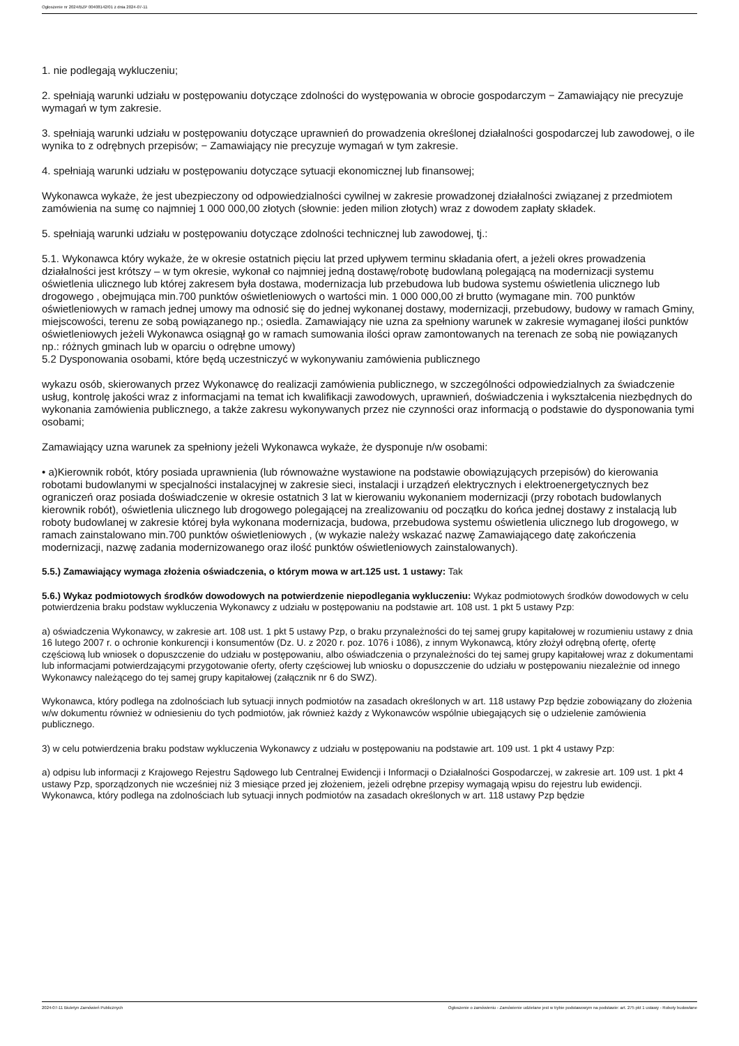Ogłoszenie nr 2024/BZP 00408142/01 z dnia 2024-07-11
1. nie podlegają wykluczeniu;
2. spełniają warunki udziału w postępowaniu dotyczące zdolności do występowania w obrocie gospodarczym − Zamawiający nie precyzuje wymagań w tym zakresie.
3. spełniają warunki udziału w postępowaniu dotyczące uprawnień do prowadzenia określonej działalności gospodarczej lub zawodowej, o ile wynika to z odrębnych przepisów; − Zamawiający nie precyzuje wymagań w tym zakresie.
4. spełniają warunki udziału w postępowaniu dotyczące sytuacji ekonomicznej lub finansowej;
Wykonawca wykaże, że jest ubezpieczony od odpowiedzialności cywilnej w zakresie prowadzonej działalności związanej z przedmiotem zamówienia na sumę co najmniej 1 000 000,00 złotych (słownie: jeden milion złotych) wraz z dowodem zapłaty składek.
5. spełniają warunki udziału w postępowaniu dotyczące zdolności technicznej lub zawodowej, tj.:
5.1. Wykonawca który wykaże, że w okresie ostatnich pięciu lat przed upływem terminu składania ofert, a jeżeli okres prowadzenia działalności jest krótszy – w tym okresie, wykonał co najmniej jedną dostawę/robotę budowlaną polegającą na modernizacji systemu oświetlenia ulicznego lub której zakresem była dostawa, modernizacja lub przebudowa lub budowa systemu oświetlenia ulicznego lub drogowego , obejmująca min.700 punktów oświetleniowych o wartości min. 1 000 000,00 zł brutto (wymagane min. 700 punktów oświetleniowych w ramach jednej umowy ma odnosić się do jednej wykonanej dostawy, modernizacji, przebudowy, budowy w ramach Gminy, miejscowości, terenu ze sobą powiązanego np.; osiedla. Zamawiający nie uzna za spełniony warunek w zakresie wymaganej ilości punktów oświetleniowych jeżeli Wykonawca osiągnął go w ramach sumowania ilości opraw zamontowanych na terenach ze sobą nie powiązanych np.: różnych gminach lub w oparciu o odrębne umowy)
5.2 Dysponowania osobami, które będą uczestniczyć w wykonywaniu zamówienia publicznego
wykazu osób, skierowanych przez Wykonawcę do realizacji zamówienia publicznego, w szczególności odpowiedzialnych za świadczenie usług, kontrolę jakości wraz z informacjami na temat ich kwalifikacji zawodowych, uprawnień, doświadczenia i wykształcenia niezbędnych do wykonania zamówienia publicznego, a także zakresu wykonywanych przez nie czynności oraz informacją o podstawie do dysponowania tymi osobami;
Zamawiający uzna warunek za spełniony jeżeli Wykonawca wykaże, że dysponuje n/w osobami:
• a)Kierownik robót, który posiada uprawnienia (lub równoważne wystawione na podstawie obowiązujących przepisów) do kierowania robotami budowlanymi w specjalności instalacyjnej w zakresie sieci, instalacji i urządzeń elektrycznych i elektroenergetycznych bez ograniczeń oraz posiada doświadczenie w okresie ostatnich 3 lat w kierowaniu wykonaniem modernizacji (przy robotach budowlanych kierownik robót), oświetlenia ulicznego lub drogowego polegającej na zrealizowaniu od początku do końca jednej dostawy z instalacją lub roboty budowlanej w zakresie której była wykonana modernizacja, budowa, przebudowa systemu oświetlenia ulicznego lub drogowego, w ramach zainstalowano min.700 punktów oświetleniowych , (w wykazie należy wskazać nazwę Zamawiającego datę zakończenia modernizacji, nazwę zadania modernizowanego oraz ilość punktów oświetleniowych zainstalowanych).
5.5.) Zamawiający wymaga złożenia oświadczenia, o którym mowa w art.125 ust. 1 ustawy: Tak
5.6.) Wykaz podmiotowych środków dowodowych na potwierdzenie niepodlegania wykluczeniu: Wykaz podmiotowych środków dowodowych w celu potwierdzenia braku podstaw wykluczenia Wykonawcy z udziału w postępowaniu na podstawie art. 108 ust. 1 pkt 5 ustawy Pzp:
a) oświadczenia Wykonawcy, w zakresie art. 108 ust. 1 pkt 5 ustawy Pzp, o braku przynależności do tej samej grupy kapitałowej w rozumieniu ustawy z dnia 16 lutego 2007 r. o ochronie konkurencji i konsumentów (Dz. U. z 2020 r. poz. 1076 i 1086), z innym Wykonawcą, który złożył odrębną ofertę, ofertę częściową lub wniosek o dopuszczenie do udziału w postępowaniu, albo oświadczenia o przynależności do tej samej grupy kapitałowej wraz z dokumentami lub informacjami potwierdzającymi przygotowanie oferty, oferty częściowej lub wniosku o dopuszczenie do udziału w postępowaniu niezależnie od innego Wykonawcy należącego do tej samej grupy kapitałowej (załącznik nr 6 do SWZ).
Wykonawca, który podlega na zdolnościach lub sytuacji innych podmiotów na zasadach określonych w art. 118 ustawy Pzp będzie zobowiązany do złożenia w/w dokumentu również w odniesieniu do tych podmiotów, jak również każdy z Wykonawców wspólnie ubiegających się o udzielenie zamówienia publicznego.
3) w celu potwierdzenia braku podstaw wykluczenia Wykonawcy z udziału w postępowaniu na podstawie art. 109 ust. 1 pkt 4 ustawy Pzp:
a) odpisu lub informacji z Krajowego Rejestru Sądowego lub Centralnej Ewidencji i Informacji o Działalności Gospodarczej, w zakresie art. 109 ust. 1 pkt 4 ustawy Pzp, sporządzonych nie wcześniej niż 3 miesiące przed jej złożeniem, jeżeli odrębne przepisy wymagają wpisu do rejestru lub ewidencji.
Wykonawca, który podlega na zdolnościach lub sytuacji innych podmiotów na zasadach określonych w art. 118 ustawy Pzp będzie
2024-07-11 Biuletyn Zamówień Publicznych Ogłoszenie o zamówieniu - Zamówienie udzielane jest w trybie podstawowym na podstawie: art. 275 pkt 1 ustawy - Roboty budowlane